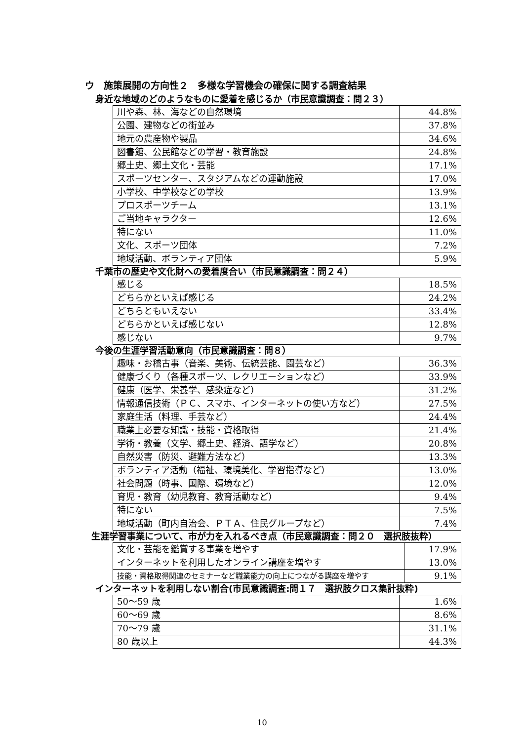ウ　施策展開の方向性２　多様な学習機会の確保に関する調査結果
身近な地域のどのようなものに愛着を感じるか（市民意識調査：問２３）
| 川や森、林、海などの自然環境 | 44.8% |
| 公園、建物などの街並み | 37.8% |
| 地元の農産物や製品 | 34.6% |
| 図書館、公民館などの学習・教育施設 | 24.8% |
| 郷土史、郷土文化・芸能 | 17.1% |
| スポーツセンター、スタジアムなどの運動施設 | 17.0% |
| 小学校、中学校などの学校 | 13.9% |
| プロスポーツチーム | 13.1% |
| ご当地キャラクター | 12.6% |
| 特にない | 11.0% |
| 文化、スポーツ団体 | 7.2% |
| 地域活動、ボランティア団体 | 5.9% |
千葉市の歴史や文化財への愛着度合い（市民意識調査：問２４）
| 感じる | 18.5% |
| どちらかといえば感じる | 24.2% |
| どちらともいえない | 33.4% |
| どちらかといえば感じない | 12.8% |
| 感じない | 9.7% |
今後の生涯学習活動意向（市民意識調査：問８）
| 趣味・お稽古事（音楽、美術、伝統芸能、園芸など） | 36.3% |
| 健康づくり（各種スポーツ、レクリエーションなど） | 33.9% |
| 健康（医学、栄養学、感染症など） | 31.2% |
| 情報通信技術（ＰＣ、スマホ、インターネットの使い方など） | 27.5% |
| 家庭生活（料理、手芸など） | 24.4% |
| 職業上必要な知識・技能・資格取得 | 21.4% |
| 学術・教養（文学、郷土史、経済、語学など） | 20.8% |
| 自然災害（防災、避難方法など） | 13.3% |
| ボランティア活動（福祉、環境美化、学習指導など） | 13.0% |
| 社会問題（時事、国際、環境など） | 12.0% |
| 育児・教育（幼児教育、教育活動など） | 9.4% |
| 特にない | 7.5% |
| 地域活動（町内自治会、ＰＴＡ、住民グループなど） | 7.4% |
生涯学習事業について、市が力を入れるべき点（市民意識調査：問２０　選択肢抜粋）
| 文化・芸能を鑑賞する事業を増やす | 17.9% |
| インターネットを利用したオンライン講座を増やす | 13.0% |
| 技能・資格取得関連のセミナーなど職業能力の向上につながる講座を増やす | 9.1% |
インターネットを利用しない割合(市民意識調査:問１７　選択肢クロス集計抜粋)
| 50～59 歳 | 1.6% |
| 60～69 歳 | 8.6% |
| 70～79 歳 | 31.1% |
| 80 歳以上 | 44.3% |
10